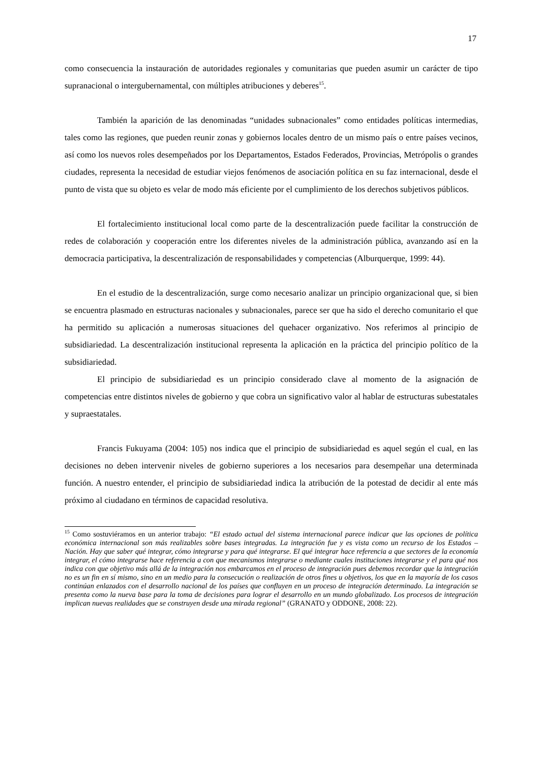17
como consecuencia la instauración de autoridades regionales y comunitarias que pueden asumir un carácter de tipo supranacional o intergubernamental, con múltiples atribuciones y deberes<sup>15</sup>.
También la aparición de las denominadas “unidades subnacionales” como entidades políticas intermedias, tales como las regiones, que pueden reunir zonas y gobiernos locales dentro de un mismo país o entre países vecinos, así como los nuevos roles desempeñados por los Departamentos, Estados Federados, Provincias, Metrópolis o grandes ciudades, representa la necesidad de estudiar viejos fenómenos de asociación política en su faz internacional, desde el punto de vista que su objeto es velar de modo más eficiente por el cumplimiento de los derechos subjetivos públicos.
El fortalecimiento institucional local como parte de la descentralización puede facilitar la construcción de redes de colaboración y cooperación entre los diferentes niveles de la administración pública, avanzando así en la democracia participativa, la descentralización de responsabilidades y competencias (Alburquerque, 1999: 44).
En el estudio de la descentralización, surge como necesario analizar un principio organizacional que, si bien se encuentra plasmado en estructuras nacionales y subnacionales, parece ser que ha sido el derecho comunitario el que ha permitido su aplicación a numerosas situaciones del quehacer organizativo. Nos referimos al principio de subsidiariedad. La descentralización institucional representa la aplicación en la práctica del principio político de la subsidiariedad.
El principio de subsidiariedad es un principio considerado clave al momento de la asignación de competencias entre distintos niveles de gobierno y que cobra un significativo valor al hablar de estructuras subestatales y supraestatales.
Francis Fukuyama (2004: 105) nos indica que el principio de subsidiariedad es aquel según el cual, en las decisiones no deben intervenir niveles de gobierno superiores a los necesarios para desempeñar una determinada función. A nuestro entender, el principio de subsidiariedad indica la atribución de la potestad de decidir al ente más próximo al ciudadano en términos de capacidad resolutiva.
<sup>15</sup> Como sostuviéramos en un anterior trabajo: “El estado actual del sistema internacional parece indicar que las opciones de política económica internacional son más realizables sobre bases integradas. La integración fue y es vista como un recurso de los Estados – Nación. Hay que saber qué integrar, cómo integrarse y para qué integrarse. El qué integrar hace referencia a que sectores de la economía integrar, el cómo integrarse hace referencia a con que mecanismos integrarse o mediante cuales instituciones integrarse y el para qué nos indica con que objetivo más allá de la integración nos embarcamos en el proceso de integración pues debemos recordar que la integración no es un fin en sí mismo, sino en un medio para la consecución o realización de otros fines u objetivos, los que en la mayoría de los casos continúan enlazados con el desarrollo nacional de los países que confluyen en un proceso de integración determinado. La integración se presenta como la nueva base para la toma de decisiones para lograr el desarrollo en un mundo globalizado. Los procesos de integración implican nuevas realidades que se construyen desde una mirada regional” (GRANATO y ODDONE, 2008: 22).